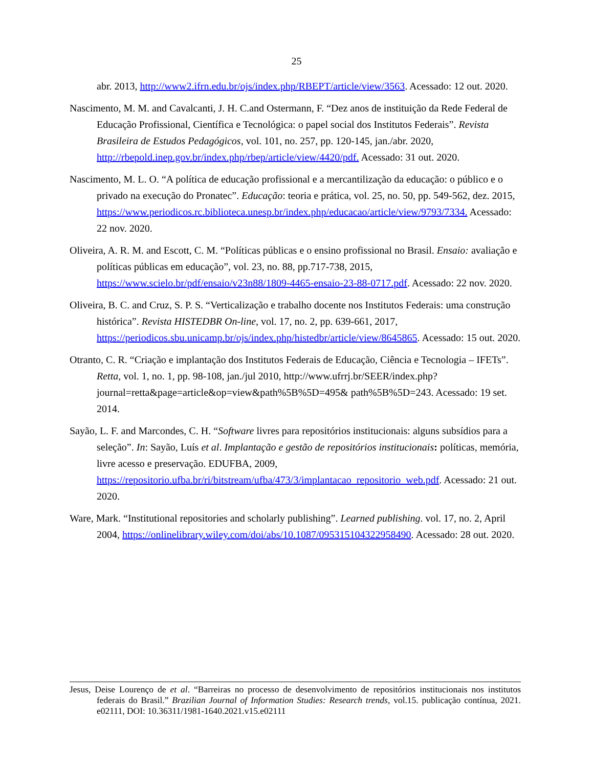25
abr. 2013, http://www2.ifrn.edu.br/ojs/index.php/RBEPT/article/view/3563. Acessado: 12 out. 2020.
Nascimento, M. M. and Cavalcanti, J. H. C.and Ostermann, F. “Dez anos de instituição da Rede Federal de Educação Profissional, Científica e Tecnológica: o papel social dos Institutos Federais”. Revista Brasileira de Estudos Pedagógicos, vol. 101, no. 257, pp. 120-145, jan./abr. 2020, http://rbepold.inep.gov.br/index.php/rbep/article/view/4420/pdf. Acessado: 31 out. 2020.
Nascimento, M. L. O. “A política de educação profissional e a mercantilização da educação: o público e o privado na execução do Pronatec”. Educação: teoria e prática, vol. 25, no. 50, pp. 549-562, dez. 2015, https://www.periodicos.rc.biblioteca.unesp.br/index.php/educacao/article/view/9793/7334. Acessado: 22 nov. 2020.
Oliveira, A. R. M. and Escott, C. M. “Políticas públicas e o ensino profissional no Brasil. Ensaio: avaliação e políticas públicas em educação”, vol. 23, no. 88, pp.717-738, 2015, https://www.scielo.br/pdf/ensaio/v23n88/1809-4465-ensaio-23-88-0717.pdf. Acessado: 22 nov. 2020.
Oliveira, B. C. and Cruz, S. P. S. “Verticalização e trabalho docente nos Institutos Federais: uma construção histórica”. Revista HISTEDBR On-line, vol. 17, no. 2, pp. 639-661, 2017, https://periodicos.sbu.unicamp.br/ojs/index.php/histedbr/article/view/8645865. Acessado: 15 out. 2020.
Otranto, C. R. “Criação e implantação dos Institutos Federais de Educação, Ciência e Tecnologia – IFETs”. Retta, vol. 1, no. 1, pp. 98-108, jan./jul 2010, http://www.ufrrj.br/SEER/index.php?journal=retta&page=article&op=view&path%5B%5D=495& path%5B%5D=243. Acessado: 19 set. 2014.
Sayão, L. F. and Marcondes, C. H. “Software livres para repositórios institucionais: alguns subsídios para a seleção”. In: Sayão, Luís et al. Implantação e gestão de repositórios institucionais: políticas, memória, livre acesso e preservação. EDUFBA, 2009, https://repositorio.ufba.br/ri/bitstream/ufba/473/3/implantacao_repositorio_web.pdf. Acessado: 21 out. 2020.
Ware, Mark. “Institutional repositories and scholarly publishing”. Learned publishing. vol. 17, no. 2, April 2004, https://onlinelibrary.wiley.com/doi/abs/10.1087/095315104322958490. Acessado: 28 out. 2020.
Jesus, Deise Lourenço de et al. “Barreiras no processo de desenvolvimento de repositórios institucionais nos institutos federais do Brasil.” Brazilian Journal of Information Studies: Research trends, vol.15. publicação contínua, 2021. e02111, DOI: 10.36311/1981-1640.2021.v15.e02111